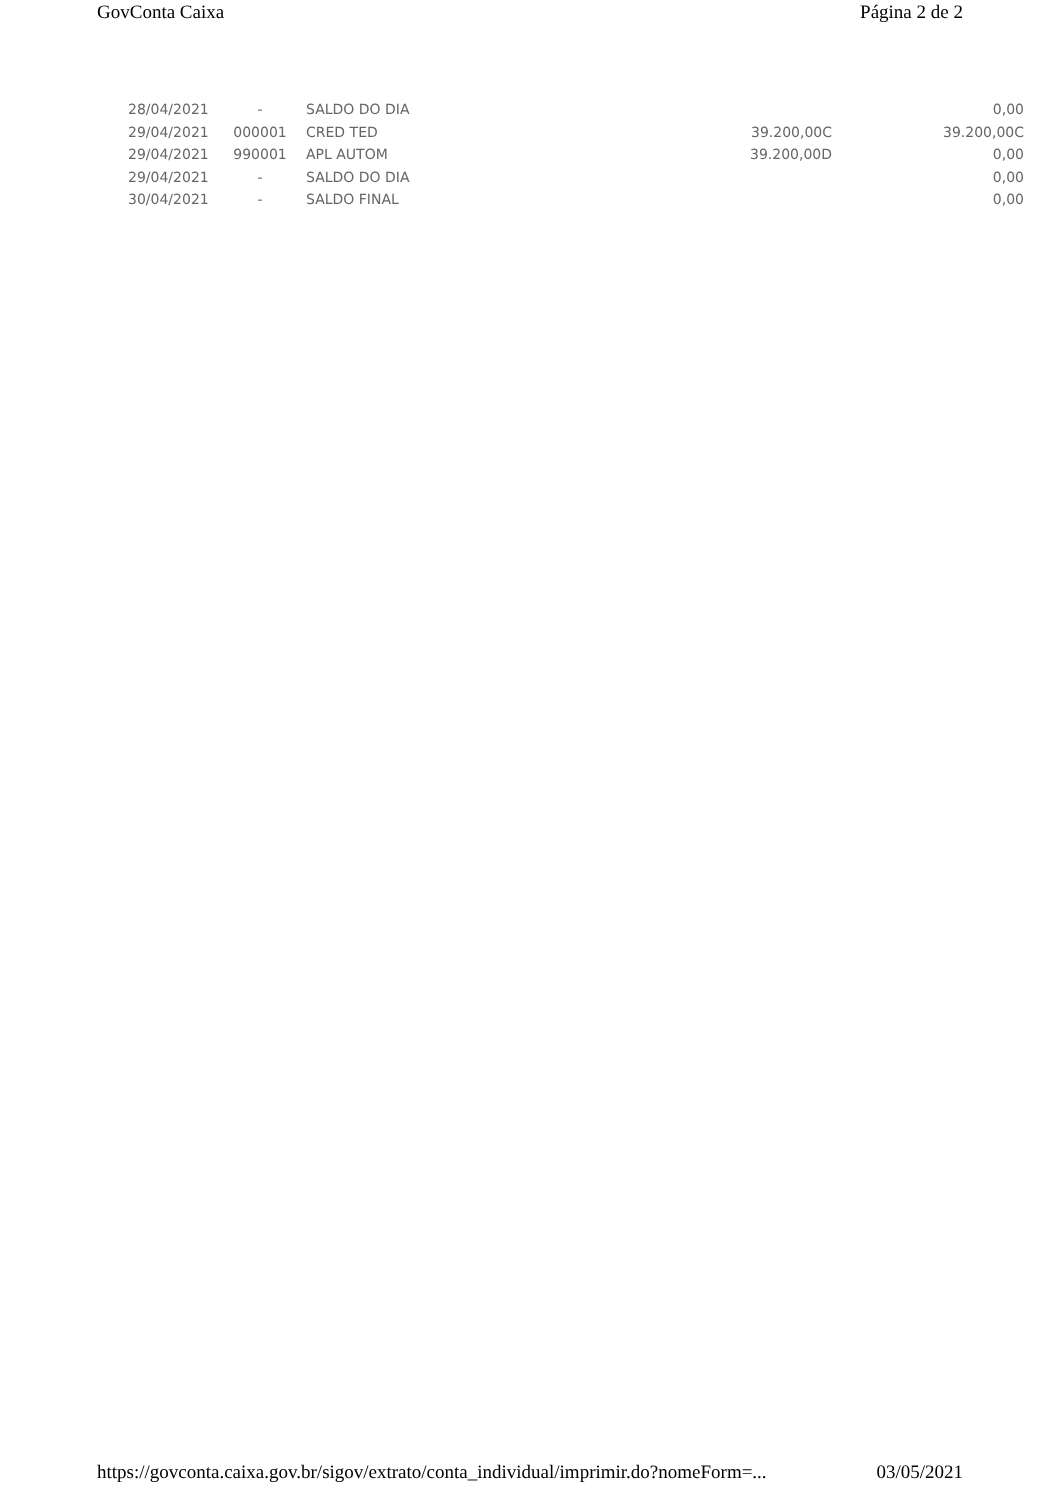GovConta Caixa Página 2 de 2
| 28/04/2021 | - | SALDO DO DIA | | 0,00 |
| 29/04/2021 | 000001 | CRED TED | 39.200,00C | 39.200,00C |
| 29/04/2021 | 990001 | APL AUTOM | 39.200,00D | 0,00 |
| 29/04/2021 | - | SALDO DO DIA | | 0,00 |
| 30/04/2021 | - | SALDO FINAL | | 0,00 |
https://govconta.caixa.gov.br/sigov/extrato/conta_individual/imprimir.do?nomeForm=... 03/05/2021